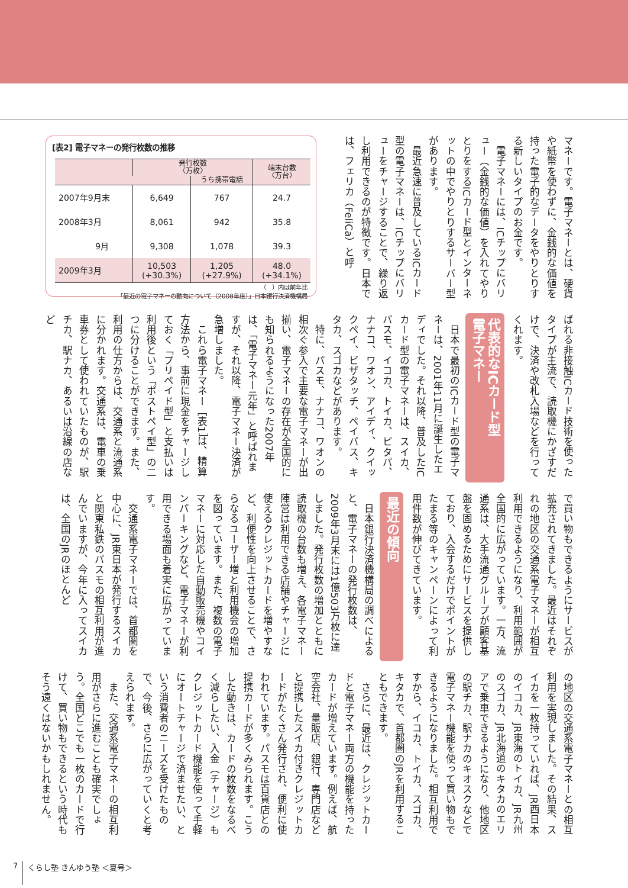マネーです。電子マネーとは、硬貨や紙幣を使わずに、金銭的な価値を持った電子的なデータをやりとりする新しいタイプのお金です。
　電子マネーには、ICチップにバリュー（金銭的な価値）を入れてやりとりをするICカード型とインターネットの中でやりとりするサーバー型があります。
　最近急速に普及しているICカード型の電子マネーは、ICチップにバリューをチャージすることで、繰り返し利用できるのが特徴です。日本では、フェリカ（FeliCa）と呼
[表2] 電子マネーの発行枚数の推移
| | 発行枚数 〈万枚〉 | | 端末台数 〈万台〉 |
| --- | --- | --- | --- |
| | | うち携帯電話 | |
| 2007年9月末 | 6,649 | 767 | 24.7 |
| 2008年3月 | 8,061 | 942 | 35.8 |
| 9月 | 9,308 | 1,078 | 39.3 |
| 2009年3月 | 10,503 (+30.3%) | 1,205 (+27.9%) | 48.0 (+34.1%) |
（　）内は前年比
「最近の電子マネーの動向について（2008年度）」日本銀行決済機構局
ばれる非接触ICカード技術を使ったタイプが主流で、読取機にかざすだけで、決済や改札入場などを行ってくれます。
代表的なICカード型
電子マネー
　日本で最初のICカード型の電子マネーは、2001年11月に誕生したエディでした。それ以降、普及したICカード型の電子マネーは、スイカ、パスモ、イコカ、トイカ、ピタパ、ナナコ、ワオン、アイディ、クイックペイ、ビザタッチ、ペイパス、キタカ、スゴカなどがあります。
　特に、パスモ、ナナコ、ワオンの相次ぐ参入で主要な電子マネーが出揃い、電子マネーの存在が全国的にも知られるようになった2007年は、「電子マネー元年」と呼ばれますが、それ以降、電子マネー決済が急増しました。
　これら電子マネー［表1］は、精算方法から、事前に現金をチャージしておく「プリペイド型」と支払いは利用後という「ポストペイ型」の二つに分けることができます。また、利用の仕方からは、交通系と流通系に分かれます。交通系は、電車の乗車券として使われていたものが、駅チカ、駅ナカ、あるいは沿線の店など
で買い物もできるようにサービスが拡充されてきました。最近はそれぞれの地区の交通系電子マネーが相互利用できるようになり、利用範囲が全国的に広がっています。一方、流通系は、大手流通グループが顧客基盤を固めるためにサービスを提供しており、入会するだけでポイントがたまる等のキャンペーンによって利用件数が伸びてきています。
最近の傾向
　日本銀行決済機構局の調べによると、電子マネーの発行枚数は、2009年3月末には1億503万枚に達しました。発行枚数の増加とともに読取機の台数も増え、各電子マネー陣営は利用できる店舗やチャージに使えるクレジットカードを増やすなど、利便性を向上させることで、さらなるユーザー増と利用機会の増加を図っています。また、複数の電子マネーに対応した自動販売機やコインパーキングなど、電子マネーが利用できる場面も着実に広がっています。
　交通系電子マネーでは、首都圏を中心に、JR東日本が発行するスイカと関東私鉄のパスモの相互利用が進んでいますが、今年に入ってスイカは、全国のJRのほとんど
の地区の交通系電子マネーとの相互利用を実現しました。その結果、スイカを一枚持っていれば、JR西日本のイコカ、JR東海のトイカ、JR九州のスゴカ、JR北海道のキタカのエリアで乗車できるようになり、他地区の駅チカ、駅ナカのキオスクなどで電子マネー機能を使って買い物もできるようになりました。相互利用ですから、イコカ、トイカ、スゴカ、キタカで、首都圏のJRを利用することもできます。
　さらに、最近は、クレジットカードと電子マネー両方の機能を持ったカードが増えています。例えば、航空会社、量販店、銀行、専門店などと提携したスイカ付きクレジットカードがたくさん発行され、便利に使われています。パスモは百貨店との提携カードが多くみられます。こうした動きは、カードの枚数をなるべく減らしたい、入金（チャージ）もクレジットカード機能を使って手軽にオートチャージで済ませたい、という消費者のニーズを受けたもので、今後、さらに広がっていくと考えられます。
　また、交通系電子マネーの相互利用がさらに進むことも確実でしょう。全国どこでも一枚のカードで行けて、買い物もできるという時代もそう遠くはないかもしれません。
7 くらし塾 きんゆう塾 ＜夏号＞